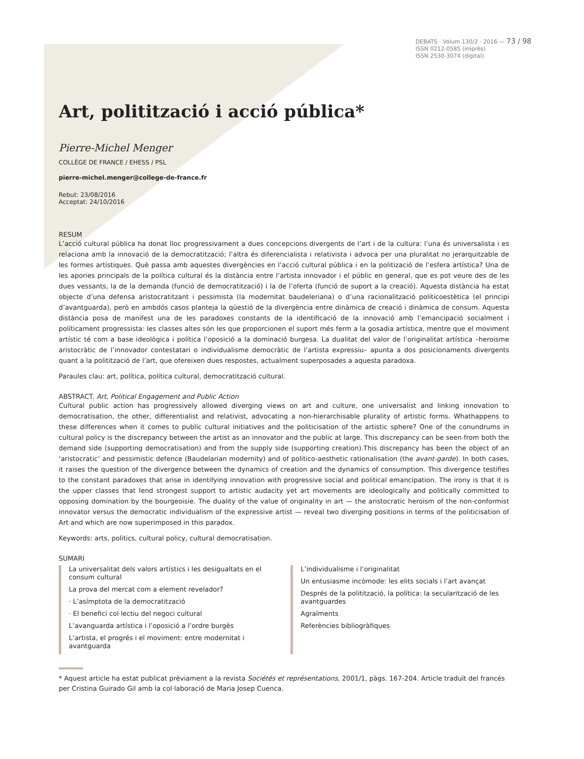DEBATS · Volum 130/2 · 2016 — 73 / 98
ISSN 0212-0585 (imprès)
ISSN 2530-3074 (digital)
Art, politització i acció pública*
Pierre-Michel Menger
COLLÈGE DE FRANCE / EHESS / PSL
pierre-michel.menger@college-de-france.fr
Rebut: 23/08/2016
Acceptat: 24/10/2016
RESUM
L’acció cultural pública ha donat lloc progressivament a dues concepcions divergents de l’art i de la cultura: l’una és universalista i es relaciona amb la innovació de la democratització; l’altra és diferencialista i relativista i advoca per una pluralitat no jerarquitzable de les formes artístiques. Què passa amb aquestes divergències en l’acció cultural pública i en la politizació de l’esfera artística? Una de les apories principals de la política cultural és la distància entre l’artista innovador i el públic en general, que es pot veure des de les dues vessants, la de la demanda (funció de democratització) i la de l’oferta (funció de suport a la creació). Aquesta distància ha estat objecte d’una defensa aristocratitzant i pessimista (la modernitat baudeleriana) o d’una racionalització politicoestètica (el principi d’avantguarda), però en ambdós casos planteja la qüestió de la divergència entre dinàmica de creació i dinàmica de consum. Aquesta distància posa de manifest una de les paradoxes constants de la identificació de la innovació amb l’emancipació socialment i políticament progressista: les classes altes són les que proporcionen el suport més ferm a la gosadia artística, mentre que el moviment artístic té com a base ideològica i política l’oposició a la dominació burgesa. La dualitat del valor de l’originalitat artística –heroisme aristocràtic de l’innovador contestatari o individualisme democràtic de l’artista expressiu– apunta a dos posicionaments divergents quant a la politització de l’art, que ofereixen dues respostes, actualment superposades a aquesta paradoxa.
Paraules clau: art, política, política cultural, democratització cultural.
ABSTRACT. Art, Political Engagement and Public Action
Cultural public action has progressively allowed diverging views on art and culture, one universalist and linking innovation to democratisation, the other, differentialist and relativist, advocating a non-hierarchisable plurality of artistic forms. Whathappens to these differences when it comes to public cultural initiatives and the politicisation of the artistic sphere? One of the conundrums in cultural policy is the discrepancy between the artist as an innovator and the public at large. This discrepancy can be seen from both the demand side (supporting democratisation) and from the supply side (supporting creation).This discrepancy has been the object of an ‘aristocratic’ and pessimistic defence (Baudelarian modernity) and of politico-aesthetic rationalisation (the avant-garde). In both cases, it raises the question of the divergence between the dynamics of creation and the dynamics of consumption. This divergence testifies to the constant paradoxes that arise in identifying innovation with progressive social and political emancipation. The irony is that it is the upper classes that lend strongest support to artistic audacity yet art movements are ideologically and politically committed to opposing domination by the bourgeoisie. The duality of the value of originality in art — the aristocratic heroism of the non-conformist innovator versus the democratic individualism of the expressive artist — reveal two diverging positions in terms of the politicisation of Art and which are now superimposed in this paradox.
Keywords: arts, politics, cultural policy, cultural democratisation.
SUMARI
La universalitat dels valors artístics i les desigualtats en el consum cultural
La prova del mercat com a element revelador?
· L’asímptota de la democratització
· El benefici col·lectiu del negoci cultural
L’avanguarda artística i l’oposició a l’ordre burgès
L’artista, el progrés i el moviment: entre modernitat i avantguarda
L’individualisme i l’originalitat
Un entusiasme incòmode: les elits socials i l’art avançat
Després de la politització, la política: la secularització de les avantguardes
Agraïments
Referències bibliogràfiques
* Aquest article ha estat publicat prèviament a la revista Sociétés et représentations, 2001/1, pàgs. 167-204. Article traduït del francés per Cristina Guirado Gil amb la col·laboració de Maria Josep Cuenca.